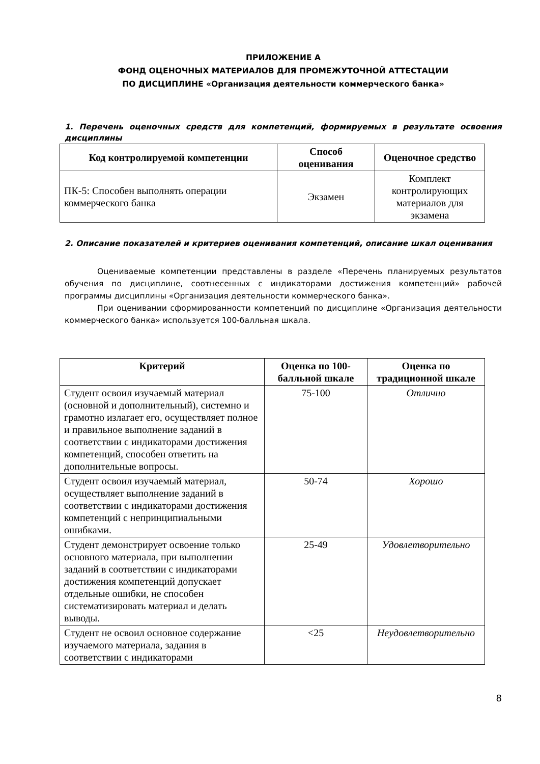ПРИЛОЖЕНИЕ А
ФОНД ОЦЕНОЧНЫХ МАТЕРИАЛОВ ДЛЯ ПРОМЕЖУТОЧНОЙ АТТЕСТАЦИИ
ПО ДИСЦИПЛИНЕ «Организация деятельности коммерческого банка»
1. Перечень оценочных средств для компетенций, формируемых в результате освоения дисциплины
| Код контролируемой компетенции | Способ оценивания | Оценочное средство |
| --- | --- | --- |
| ПК-5: Способен выполнять операции коммерческого банка | Экзамен | Комплект контролирующих материалов для экзамена |
2. Описание показателей и критериев оценивания компетенций, описание шкал оценивания
Оцениваемые компетенции представлены в разделе «Перечень планируемых результатов обучения по дисциплине, соотнесенных с индикаторами достижения компетенций» рабочей программы дисциплины «Организация деятельности коммерческого банка».
При оценивании сформированности компетенций по дисциплине «Организация деятельности коммерческого банка» используется 100-балльная шкала.
| Критерий | Оценка по 100-балльной шкале | Оценка по традиционной шкале |
| --- | --- | --- |
| Студент освоил изучаемый материал (основной и дополнительный), системно и грамотно излагает его, осуществляет полное и правильное выполнение заданий в соответствии с индикаторами достижения компетенций, способен ответить на дополнительные вопросы. | 75-100 | Отлично |
| Студент освоил изучаемый материал, осуществляет выполнение заданий в соответствии с индикаторами достижения компетенций с непринципиальными ошибками. | 50-74 | Хорошо |
| Студент демонстрирует освоение только основного материала, при выполнении заданий в соответствии с индикаторами достижения компетенций допускает отдельные ошибки, не способен систематизировать материал и делать выводы. | 25-49 | Удовлетворительно |
| Студент не освоил основное содержание изучаемого материала, задания в соответствии с индикаторами | <25 | Неудовлетворительно |
8